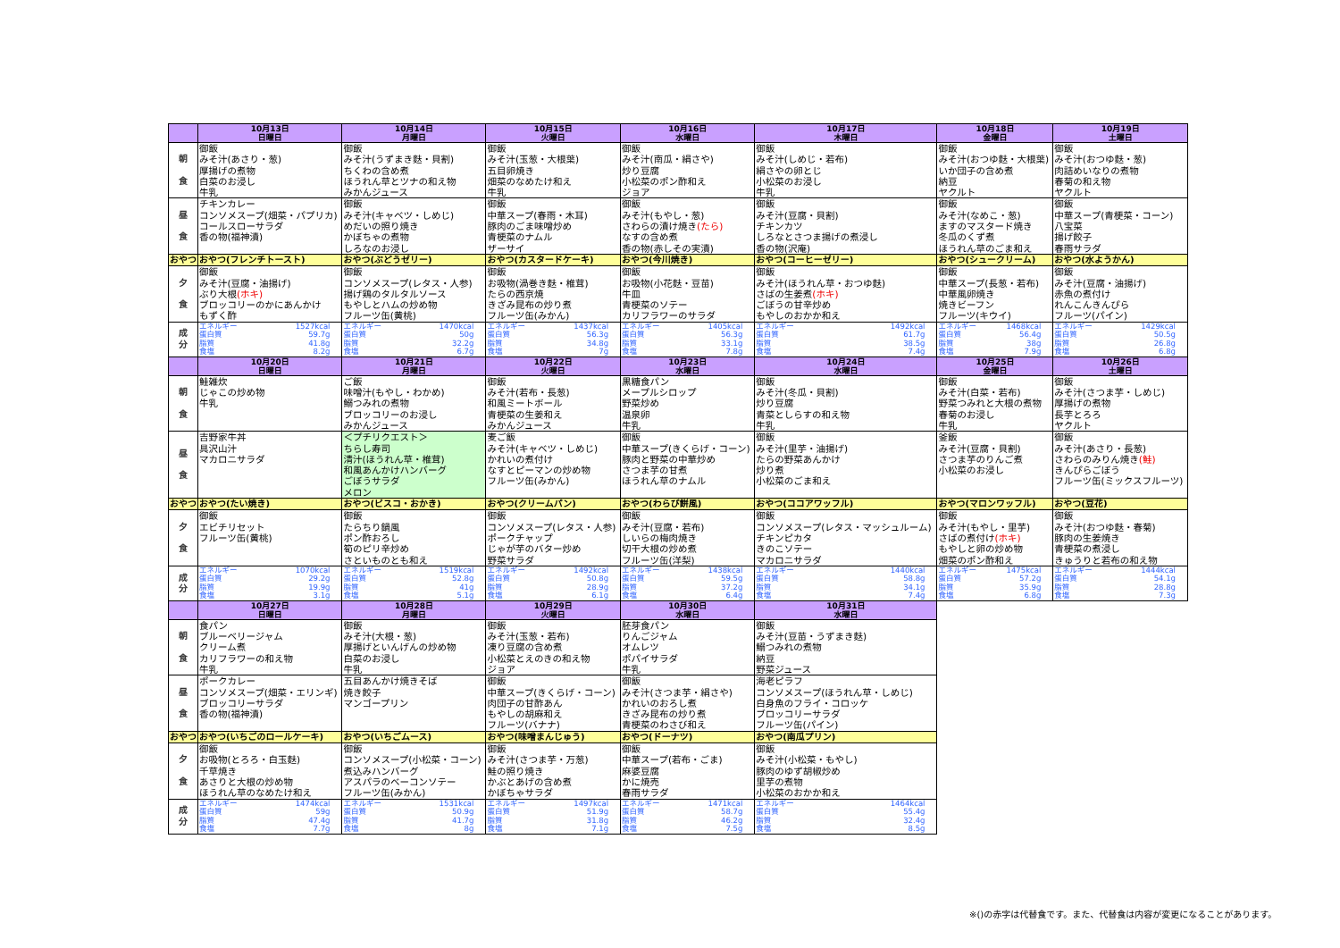| | 10月13日 日曜日 | 10月14日 月曜日 | 10月15日 火曜日 | 10月16日 水曜日 | 10月17日 木曜日 | 10月18日 金曜日 | 10月19日 土曜日 |
| --- | --- | --- | --- | --- | --- | --- | --- |
| 朝 食 | 御飯 みそ汁(あさり・葱) 厚揚げの煮物 白菜のお浸し 牛乳 | 御飯 みそ汁(うずまき麩・貝割) ちくわの含め煮 ほうれん草とツナの和え物 みかんジュース | 御飯 みそ汁(玉葱・大根葉) 五目卵焼き 畑菜のなめたけ和え 牛乳 | 御飯 みそ汁(南瓜・絹さや) 炒り豆腐 小松菜のポン酢和え ジョア | 御飯 みそ汁(しめじ・若布) 絹さやの卵とじ 小松菜のお浸し 牛乳 | 御飯 みそ汁(おつゆ麩・大根葉) いか団子の含め煮 納豆 ヤクルト | 御飯 みそ汁(おつゆ麩・葱) 肉詰めいなりの煮物 春菊の和え物 ヤクルト |
| 昼 食 | チキンカレー コンソメスープ(畑菜・パプリカ) コールスローサラダ 香の物(福神漬) | 御飯 みそ汁(キャベツ・しめじ) めだいの照り焼き かぼちゃの煮物 しろなのお浸し | 御飯 中華スープ(春雨・木耳) 豚肉のごま味噌炒め 青梗菜のナムル ザーサイ | 御飯 みそ汁(もやし・葱) さわらの漬け焼き (たら) なすの含め煮 香の物(赤しその実漬) | 御飯 みそ汁(豆腐・貝割) チキンカツ しろなとさつま揚げの煮浸し 香の物(沢庵) | 御飯 みそ汁(なめこ・葱) ますのマスタード焼き 冬瓜のくず煮 ほうれん草のごま和え | 御飯 中華スープ(青梗菜・コーン) 八宝菜 揚げ餃子 春雨サラダ |
| おやつ | おやつ(フレンチトースト) | おやつ(ぶどうゼリー) | おやつ(カスタードケーキ) | おやつ(今川焼き) | おやつ(コーヒーゼリー) | おやつ(シュークリーム) | おやつ(水ようかん) |
| 夕 食 | 御飯 みそ汁(豆腐・油揚げ) ぶり大根 (ホキ) ブロッコリーのかにあんかけ もずく酢 | 御飯 コンソメスープ(レタス・人参) 揚げ鶏のタルタルソース もやしとハムの炒め物 フルーツ缶(黄桃) | 御飯 お吸物(渦巻き麩・椎茸) たらの西京焼 きざみ昆布の炒り煮 フルーツ缶(みかん) | 御飯 お吸物(小花麩・豆苗) 牛皿 青梗菜のソテー カリフラワーのサラダ | 御飯 みそ汁(ほうれん草・おつゆ麩) さばの生姜煮 (ホキ) ごぼうの甘辛炒め もやしのおかか和え | 御飯 中華スープ(長葱・若布) 中華風卵焼き 焼きビーフン フルーツ(キウイ) | 御飯 みそ汁(豆腐・油揚げ) 赤魚の煮付け れんこんきんぴら フルーツ(パイン) |
| 成 分 | エネルギー 1527kcal 蛋白質 59.7g 脂質 41.8g 食塩 8.2g | エネルギー 1470kcal 蛋白質 50g 脂質 32.2g 食塩 6.7g | エネルギー 1437kcal 蛋白質 56.3g 脂質 34.8g 食塩 7g | エネルギー 1405kcal 蛋白質 56.3g 脂質 33.1g 食塩 7.8g | エネルギー 1492kcal 蛋白質 61.7g 脂質 38.5g 食塩 7.4g | エネルギー 1468kcal 蛋白質 56.4g 脂質 38g 食塩 7.9g | エネルギー 1429kcal 蛋白質 50.5g 脂質 26.8g 食塩 6.8g |
| | 10月20日 日曜日 | 10月21日 月曜日 | 10月22日 火曜日 | 10月23日 水曜日 | 10月24日 水曜日 | 10月25日 金曜日 | 10月26日 土曜日 |
| 朝 食 | 鮭雑炊 じゃこの炒め物 牛乳 | ご飯 味噌汁(もやし・わかめ) 鰯つみれの煮物 ブロッコリーのお浸し みかんジュース | 御飯 みそ汁(若布・長葱) 和風ミートボール 青梗菜の生姜和え みかんジュース | 黒糖食パン メープルシロップ 野菜炒め 温泉卵 牛乳 | 御飯 みそ汁(冬瓜・貝割) 炒り豆腐 青菜としらすの和え物 牛乳 | 御飯 みそ汁(白菜・若布) 野菜つみれと大根の煮物 春菊のお浸し 牛乳 | 御飯 みそ汁(さつま芋・しめじ) 厚揚げの煮物 長芋とろろ ヤクルト |
| 昼 食 | 吉野家牛丼 具沢山汁 マカロニサラダ | ＜プチリクエスト＞ ちらし寿司 清汁(ほうれん草・椎茸) 和風あんかけハンバーグ ごぼうサラダ メロン | 麦ご飯 みそ汁(キャベツ・しめじ) かれいの煮付け なすとピーマンの炒め物 フルーツ缶(みかん) | 御飯 中華スープ(きくらげ・コーン) 豚肉と野菜の中華炒め さつま芋の甘煮 ほうれん草のナムル | 御飯 みそ汁(里芋・油揚げ) たらの野菜あんかけ 炒り煮 小松菜のごま和え | 釜飯 みそ汁(豆腐・貝割) さつま芋のりんご煮 小松菜のお浸し | 御飯 みそ汁(あさり・長葱) さわらのみりん焼き (鮭) きんぴらごぼう フルーツ缶(ミックスフルーツ) |
| おやつ | おやつ(たい焼き) | おやつ(ビスコ・おかき) | おやつ(クリームパン) | おやつ(わらび餅風) | おやつ(ココアワッフル) | おやつ(マロンワッフル) | おやつ(豆花) |
| 夕 食 | 御飯 エビチリセット フルーツ缶(黄桃) | 御飯 たらちり鍋風 ポン酢おろし 筍のピリ辛炒め さといものとも和え | 御飯 コンソメスープ(レタス・人参) ポークチャップ じゃが芋のバター炒め 野菜サラダ | 御飯 みそ汁(豆腐・若布) しいらの梅肉焼き 切干大根の炒め煮 フルーツ缶(洋梨) | 御飯 コンソメスープ(レタス・マッシュルーム) チキンピカタ きのこソテー マカロニサラダ | 御飯 みそ汁(もやし・里芋) さばの煮付け (ホキ) もやしと卵の炒め物 畑菜のポン酢和え | 御飯 みそ汁(おつゆ麩・春菊) 豚肉の生姜焼き 青梗菜の煮浸し きゅうりと若布の和え物 |
| 成 分 | エネルギー 1070kcal 蛋白質 29.2g 脂質 19.9g 食塩 3.1g | エネルギー 1519kcal 蛋白質 52.8g 脂質 41g 食塩 5.1g | エネルギー 1492kcal 蛋白質 50.8g 脂質 28.9g 食塩 6.1g | エネルギー 1438kcal 蛋白質 59.5g 脂質 37.2g 食塩 6.4g | エネルギー 1440kcal 蛋白質 58.8g 脂質 34.1g 食塩 7.4g | エネルギー 1475kcal 蛋白質 57.2g 脂質 35.9g 食塩 6.8g | エネルギー 1444kcal 蛋白質 54.1g 脂質 28.8g 食塩 7.3g |
| | 10月27日 日曜日 | 10月28日 月曜日 | 10月29日 火曜日 | 10月30日 水曜日 | 10月31日 水曜日 | | |
| 朝 食 | 食パン ブルーベリージャム クリーム煮 カリフラワーの和え物 牛乳 | 御飯 みそ汁(大根・葱) 厚揚げといんげんの炒め物 白菜のお浸し 牛乳 | 御飯 みそ汁(玉葱・若布) 凍り豆腐の含め煮 小松菜とえのきの和え物 ジョア | 胚芽食パン りんごジャム オムレツ ポパイサラダ 牛乳 | 御飯 みそ汁(豆苗・うずまき麩) 鰯つみれの煮物 納豆 野菜ジュース | | |
| 昼 食 | ポークカレー コンソメスープ(畑菜・エリンギ) ブロッコリーサラダ 香の物(福神漬) | 五目あんかけ焼きそば 焼き餃子 マンゴープリン | 御飯 中華スープ(きくらげ・コーン) 肉団子の甘酢あん もやしの胡麻和え フルーツ(バナナ) | 御飯 みそ汁(さつま芋・絹さや) かれいのおろし煮 きざみ昆布の炒り煮 青梗菜のわさび和え | 海老ピラフ コンソメスープ(ほうれん草・しめじ) 白身魚のフライ・コロッケ ブロッコリーサラダ フルーツ缶(パイン) | | |
| おやつ | おやつ(いちごのロールケーキ) | おやつ(いちごムース) | おやつ(味噌まんじゅう) | おやつ(ドーナツ) | おやつ(南瓜プリン) | | |
| 夕 食 | 御飯 お吸物(とろろ・白玉麩) 千草焼き あさりと大根の炒め物 ほうれん草のなめたけ和え | 御飯 コンソメスープ(小松菜・コーン) 煮込みハンバーグ アスパラのベーコンソテー フルーツ缶(みかん) | 御飯 みそ汁(さつま芋・万葱) 鮭の照り焼き かぶとあげの含め煮 かぼちゃサラダ | 御飯 中華スープ(若布・ごま) 麻婆豆腐 かに焼売 春雨サラダ | 御飯 みそ汁(小松菜・もやし) 豚肉のゆず胡椒炒め 里芋の煮物 小松菜のおかか和え | | |
| 成 分 | エネルギー 1474kcal 蛋白質 59g 脂質 47.4g 食塩 7.7g | エネルギー 1531kcal 蛋白質 50.9g 脂質 41.7g 食塩 8g | エネルギー 1497kcal 蛋白質 51.9g 脂質 31.8g 食塩 7.1g | エネルギー 1471kcal 蛋白質 58.7g 脂質 46.2g 食塩 7.5g | エネルギー 1464kcal 蛋白質 55.4g 脂質 32.4g 食塩 8.5g | | |
※()の赤字は代替食です。また、代替食は内容が変更になることがあります。